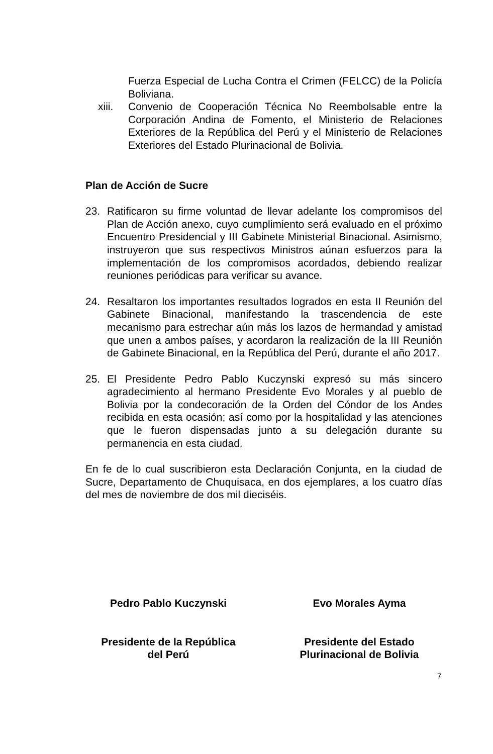Fuerza Especial de Lucha Contra el Crimen (FELCC) de la Policía Boliviana.
xiii.
Convenio de Cooperación Técnica No Reembolsable entre la Corporación Andina de Fomento, el Ministerio de Relaciones Exteriores de la República del Perú y el Ministerio de Relaciones Exteriores del Estado Plurinacional de Bolivia.
Plan de Acción de Sucre
23. Ratificaron su firme voluntad de llevar adelante los compromisos del Plan de Acción anexo, cuyo cumplimiento será evaluado en el próximo Encuentro Presidencial y III Gabinete Ministerial Binacional. Asimismo, instruyeron que sus respectivos Ministros aúnan esfuerzos para la implementación de los compromisos acordados, debiendo realizar reuniones periódicas para verificar su avance.
24. Resaltaron los importantes resultados logrados en esta II Reunión del Gabinete Binacional, manifestando la trascendencia de este mecanismo para estrechar aún más los lazos de hermandad y amistad que unen a ambos países, y acordaron la realización de la III Reunión de Gabinete Binacional, en la República del Perú, durante el año 2017.
25. El Presidente Pedro Pablo Kuczynski expresó su más sincero agradecimiento al hermano Presidente Evo Morales y al pueblo de Bolivia por la condecoración de la Orden del Cóndor de los Andes recibida en esta ocasión; así como por la hospitalidad y las atenciones que le fueron dispensadas junto a su delegación durante su permanencia en esta ciudad.
En fe de lo cual suscribieron esta Declaración Conjunta, en la ciudad de Sucre, Departamento de Chuquisaca, en dos ejemplares, a los cuatro días del mes de noviembre de dos mil dieciséis.
Pedro Pablo Kuczynski
Presidente de la República
del Perú
Evo Morales Ayma
Presidente del Estado
Plurinacional de Bolivia
7